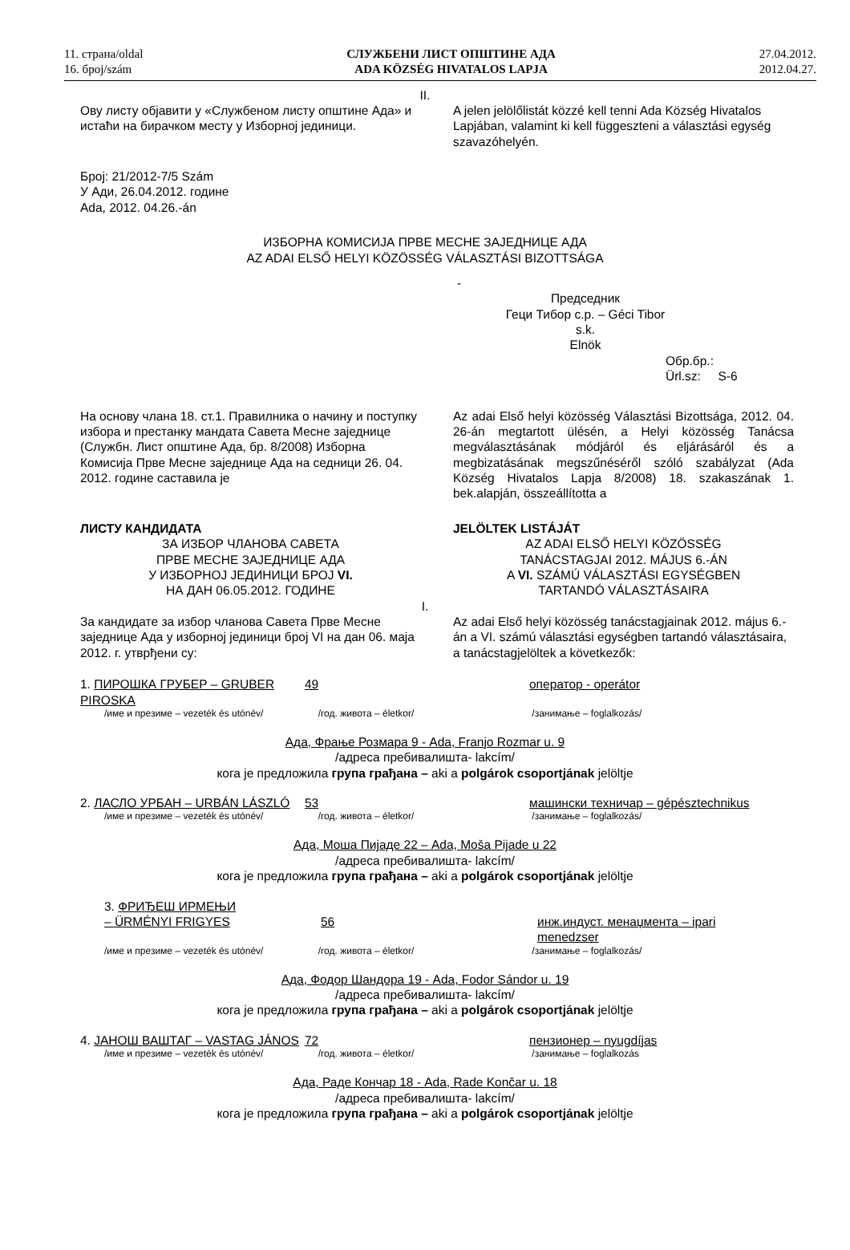11. страна/oldal
16. број/szám
СЛУЖБЕНИ ЛИСТ ОПШТИНЕ АДА
ADA KÖZSÉG HIVATALOS LAPJA
27.04.2012.
2012.04.27.
II.
Ову листу објавити у «Службеном листу општине Ада» и истаћи на бирачком месту у Изборној јединици.
A jelen jelölőlistát közzé kell tenni Ada Község Hivatalos Lapjában, valamint ki kell függeszteni a választási egység szavazóhelyén.
Број: 21/2012-7/5 Szám
У Ади, 26.04.2012. године
Ada, 2012. 04.26.-án
ИЗБОРНА КОМИСИЈА ПРВЕ МЕСНЕ ЗАЈЕДНИЦЕ АДА
AZ ADAI ELSŐ HELYI KÖZÖSSÉG VÁLASZTÁSI BIZOTTSÁGA
-
Председник
Геци Тибор с.р. – Géci Tibor s.k.
Elnök
Обр.бр.:
Ürl.sz: S-6
На основу члана 18. ст.1. Правилника о начину и поступку избора и престанку мандата Савета Месне заједнице (Службн. Лист општине Ада, бр. 8/2008) Изборна Комисија Прве Месне заједнице Ада на седници 26. 04. 2012. године саставила је
Az adai Első helyi közösség Választási Bizottsága, 2012. 04. 26-án megtartott ülésén, a Helyi közösség Tanácsa megválasztásának módjáról és eljárásáról és a megbizatásának megszűnéséről szóló szabályzat (Ada Község Hivatalos Lapja 8/2008) 18. szakaszának 1. bek.alapján, összeállította a
ЛИСТУ КАНДИДАТА
ЗА ИЗБОР ЧЛАНОВА САВЕТА
ПРВЕ МЕСНЕ ЗАЈЕДНИЦЕ АДА
У ИЗБОРНОЈ ЈЕДИНИЦИ БРОЈ VI.
НА ДАН 06.05.2012. ГОДИНЕ
JELÖLTEK LISTÁJÁT
AZ ADAI ELSŐ HELYI KÖZÖSSÉG
TANÁCSTAGJAI 2012. MÁJUS 6.-ÁN
A VI. SZÁMÚ VÁLASZTÁSI EGYSÉGBEN
TARTANDÓ VÁLASZTÁSAIRA
I.
За кандидате за избор чланова Савета Прве Месне заједнице Ада у изборној јединици број VI на дан 06. маја 2012. г. утврђени су:
Az adai Első helyi közösség tanácstagjainak 2012. május 6.-án a VI. számú választási egységben tartandó választásaira, a tanácstagjelöltek a következők:
1. ПИРОШКА ГРУБЕР – GRUBER PIROSKA 49 оператор - operátor
/име и презиме – vezeték és utónév/ /год. живота – életkor/ /занимање – foglalkozás/
Ада, Фрање Розмара 9 - Ada, Franjo Rozmar u. 9
/адреса пребивалишта- lakcím/
кога је предложила група грађана – aki a polgárok csoportjának jelöltje
2. ЛАСЛО УРБАН – URBÁN LÁSZLÓ 53 машински техничар – gépésztechnikus
/име и презиме – vezeték és utónév/ /год. живота – életkor/ /занимање – foglalkozás/
Ада, Моша Пијаде 22 – Ada, Moša Pijade u 22
/адреса пребивалишта- lakcím/
кога је предложила група грађана – aki a polgárok csoportjának jelöltje
3. ФРИЂЕШ ИРМЕЊИ
– ÜRMÉNYI FRIGYES 56 инж.индуст. менаџмента – ipari menedzser
/име и презиме – vezeték és utónév/ /год. живота – életkor/ /занимање – foglalkozás/
Ада, Фодор Шандора 19 - Ada, Fodor Sándor u. 19
/адреса пребивалишта- lakcím/
кога је предложила група грађана – aki a polgárok csoportjának jelöltje
4. ЈАНОШ ВАШТАГ – VASTAG JÁNOS 72 пензионер – nyugdíjas
/име и презиме – vezeték és utónév/ /год. живота – életkor/ /занимање – foglalkozás
Ада, Раде Кончар 18 - Ada, Rade Končar u. 18
/адреса пребивалишта- lakcím/
кога је предложила група грађана – aki a polgárok csoportjának jelöltje